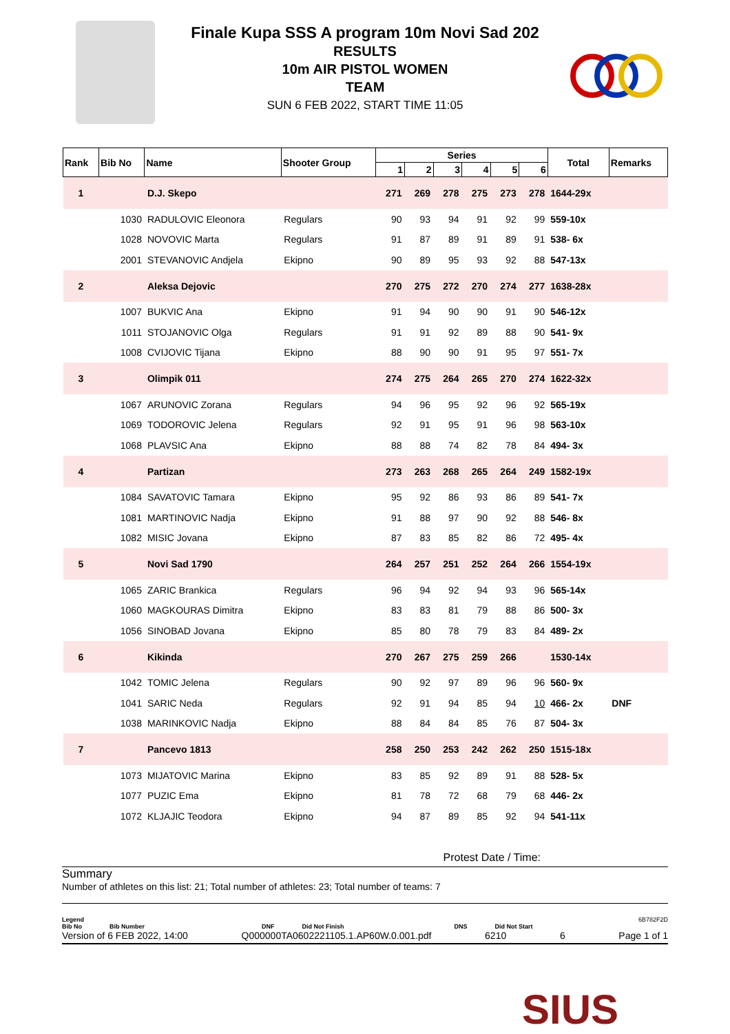Finale Kupa SSS A program 10m Novi Sad 202
RESULTS
10m AIR PISTOL WOMEN
TEAM
SUN 6 FEB 2022, START TIME 11:05
| Rank | Bib No | Name | Shooter Group | Series | | | | | | Total | Remarks |
| --- | --- | --- | --- | --- | --- | --- | --- | --- | --- | --- | --- |
| | | | | 1 | 2 | 3 | 4 | 5 | 6 | | |
| 1 | | D.J. Skepo | | 271 | 269 | 278 | 275 | 273 | 278 | 1644-29x | |
| | 1030 | RADULOVIC Eleonora | Regulars | 90 | 93 | 94 | 91 | 92 | 99 | 559-10x | |
| | 1028 | NOVOVIC Marta | Regulars | 91 | 87 | 89 | 91 | 89 | 91 | 538- 6x | |
| | 2001 | STEVANOVIC Andjela | Ekipno | 90 | 89 | 95 | 93 | 92 | 88 | 547-13x | |
| 2 | | Aleksa Dejovic | | 270 | 275 | 272 | 270 | 274 | 277 | 1638-28x | |
| | 1007 | BUKVIC Ana | Ekipno | 91 | 94 | 90 | 90 | 91 | 90 | 546-12x | |
| | 1011 | STOJANOVIC Olga | Regulars | 91 | 91 | 92 | 89 | 88 | 90 | 541- 9x | |
| | 1008 | CVIJOVIC Tijana | Ekipno | 88 | 90 | 90 | 91 | 95 | 97 | 551- 7x | |
| 3 | | Olimpik 011 | | 274 | 275 | 264 | 265 | 270 | 274 | 1622-32x | |
| | 1067 | ARUNOVIC Zorana | Regulars | 94 | 96 | 95 | 92 | 96 | 92 | 565-19x | |
| | 1069 | TODOROVIC Jelena | Regulars | 92 | 91 | 95 | 91 | 96 | 98 | 563-10x | |
| | 1068 | PLAVSIC Ana | Ekipno | 88 | 88 | 74 | 82 | 78 | 84 | 494- 3x | |
| 4 | | Partizan | | 273 | 263 | 268 | 265 | 264 | 249 | 1582-19x | |
| | 1084 | SAVATOVIC Tamara | Ekipno | 95 | 92 | 86 | 93 | 86 | 89 | 541- 7x | |
| | 1081 | MARTINOVIC Nadja | Ekipno | 91 | 88 | 97 | 90 | 92 | 88 | 546- 8x | |
| | 1082 | MISIC Jovana | Ekipno | 87 | 83 | 85 | 82 | 86 | 72 | 495- 4x | |
| 5 | | Novi Sad 1790 | | 264 | 257 | 251 | 252 | 264 | 266 | 1554-19x | |
| | 1065 | ZARIC Brankica | Regulars | 96 | 94 | 92 | 94 | 93 | 96 | 565-14x | |
| | 1060 | MAGKOURAS Dimitra | Ekipno | 83 | 83 | 81 | 79 | 88 | 86 | 500- 3x | |
| | 1056 | SINOBAD Jovana | Ekipno | 85 | 80 | 78 | 79 | 83 | 84 | 489- 2x | |
| 6 | | Kikinda | | 270 | 267 | 275 | 259 | 266 | | 1530-14x | |
| | 1042 | TOMIC Jelena | Regulars | 90 | 92 | 97 | 89 | 96 | 96 | 560- 9x | |
| | 1041 | SARIC Neda | Regulars | 92 | 91 | 94 | 85 | 94 | 10 | 466- 2x | DNF |
| | 1038 | MARINKOVIC Nadja | Ekipno | 88 | 84 | 84 | 85 | 76 | 87 | 504- 3x | |
| 7 | | Pancevo 1813 | | 258 | 250 | 253 | 242 | 262 | 250 | 1515-18x | |
| | 1073 | MIJATOVIC Marina | Ekipno | 83 | 85 | 92 | 89 | 91 | 88 | 528- 5x | |
| | 1077 | PUZIC Ema | Ekipno | 81 | 78 | 72 | 68 | 79 | 68 | 446- 2x | |
| | 1072 | KLJAJIC Teodora | Ekipno | 94 | 87 | 89 | 85 | 92 | 94 | 541-11x | |
Protest Date / Time:
Summary
Number of athletes on this list: 21; Total number of athletes: 23; Total number of teams: 7
Legend 6B782F2D
Bib No Bib Number DNF Did Not Finish DNS Did Not Start
Version of 6 FEB 2022, 14:00 Q000000TA0602221105.1.AP60W.0.001.pdf 6210 6 Page 1 of 1
SIUS